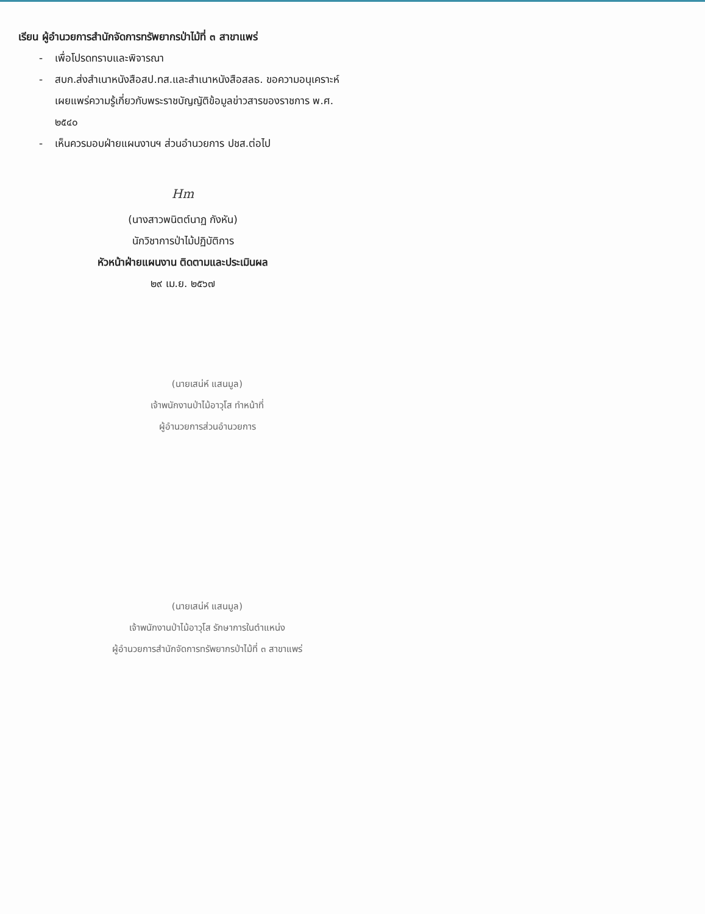เรียน ผู้อำนวยการสำนักจัดการทรัพยากรป่าไม้ที่ ๓ สาขาแพร่
- เพื่อโปรดทราบและพิจารณา
- สบก.ส่งสำเนาหนังสือสป.ทส.และสำเนาหนังสือสลธ. ขอความอนุเคราะห์เผยแพร่ความรู้เกี่ยวกับพระราชบัญญัติข้อมูลข่าวสารของราชการ พ.ศ. ๒๕๔๐
- เห็นควรมอบฝ่ายแผนงานฯ ส่วนอำนวยการ ปชส.ต่อไป
Hm
(นางสาวพนิตต์นาฏ กังหัน)
นักวิชาการป่าไม้ปฏิบัติการ
หัวหน้าฝ่ายแผนงาน ติดตามและประเมินผล
๒๙ เม.ย. ๒๕๖๗
(นายเสน่ห์ แสนมูล)
เจ้าพนักงานป่าไม้อาวุโส ทำหน้าที่
ผู้อำนวยการส่วนอำนวยการ
(นายเสน่ห์ แสนมูล)
เจ้าพนักงานป่าไม้อาวุโส รักษาการในตำแหน่ง
ผู้อำนวยการสำนักจัดการทรัพยากรป่าไม้ที่ ๓ สาขาแพร่